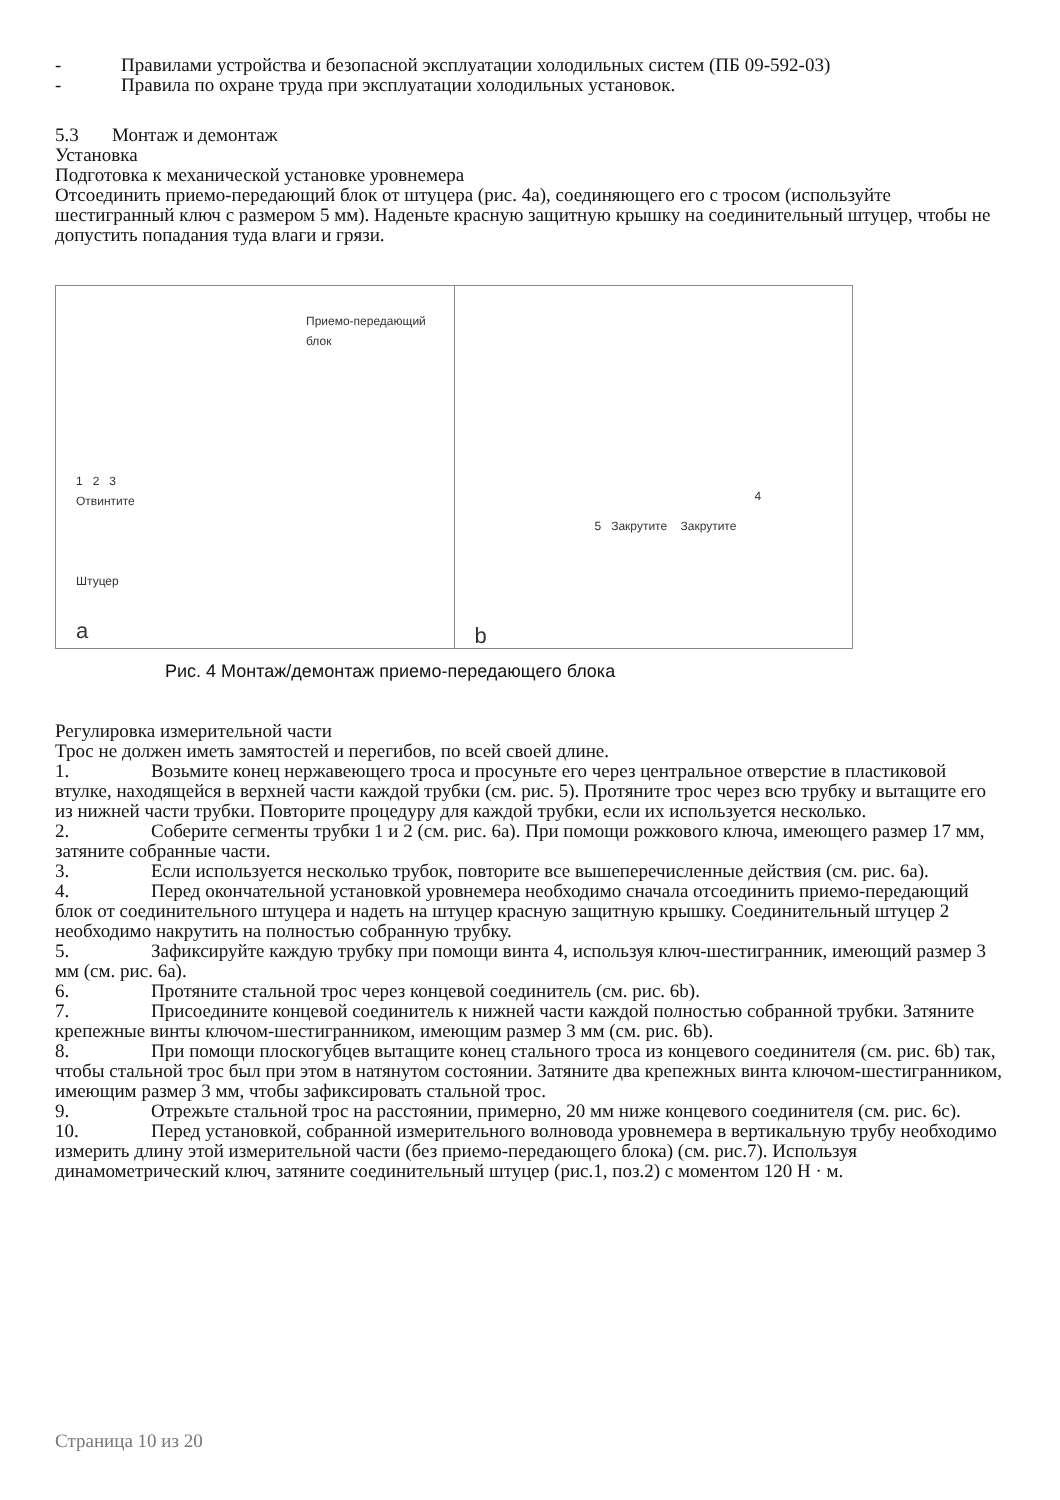- Правилами устройства и безопасной эксплуатации холодильных систем (ПБ 09-592-03)
- Правила по охране труда при эксплуатации холодильных установок.
5.3 Монтаж и демонтаж
Установка
Подготовка к механической установке уровнемера
Отсоединить приемо-передающий блок от штуцера (рис. 4а), соединяющего его с тросом (используйте шестигранный ключ с размером 5 мм). Наденьте красную защитную крышку на соединительный штуцер, чтобы не допустить попадания туда влаги и грязи.
Приемо-передающий
блок
1 2 3
Отвинтите
Штуцер
a
4
5 Закрутите Закрутите
b
Рис. 4 Монтаж/демонтаж приемо-передающего блока
Регулировка измерительной части
Трос не должен иметь замятостей и перегибов, по всей своей длине.
1. Возьмите конец нержавеющего троса и просуньте его через центральное отверстие в пластиковой втулке, находящейся в верхней части каждой трубки (см. рис. 5). Протяните трос через всю трубку и вытащите его из нижней части трубки. Повторите процедуру для каждой трубки, если их используется несколько.
2. Соберите сегменты трубки 1 и 2 (см. рис. 6а). При помощи рожкового ключа, имеющего размер 17 мм, затяните собранные части.
3. Если используется несколько трубок, повторите все вышеперечисленные действия (см. рис. 6а).
4. Перед окончательной установкой уровнемера необходимо сначала отсоединить приемо-передающий блок от соединительного штуцера и надеть на штуцер красную защитную крышку. Соединительный штуцер 2 необходимо накрутить на полностью собранную трубку.
5. Зафиксируйте каждую трубку при помощи винта 4, используя ключ-шестигранник, имеющий размер 3 мм (см. рис. 6а).
6. Протяните стальной трос через концевой соединитель (см. рис. 6b).
7. Присоедините концевой соединитель к нижней части каждой полностью собранной трубки. Затяните крепежные винты ключом-шестигранником, имеющим размер 3 мм (см. рис. 6b).
8. При помощи плоскогубцев вытащите конец стального троса из концевого соединителя (см. рис. 6b) так, чтобы стальной трос был при этом в натянутом состоянии. Затяните два крепежных винта ключом-шестигранником, имеющим размер 3 мм, чтобы зафиксировать стальной трос.
9. Отрежьте стальной трос на расстоянии, примерно, 20 мм ниже концевого соединителя (см. рис. 6с).
10. Перед установкой, собранной измерительного волновода уровнемера в вертикальную трубу необходимо измерить длину этой измерительной части (без приемо-передающего блока) (см. рис.7). Используя динамометрический ключ, затяните соединительный штуцер (рис.1, поз.2) с моментом 120 Н · м.
Страница 10 из 20